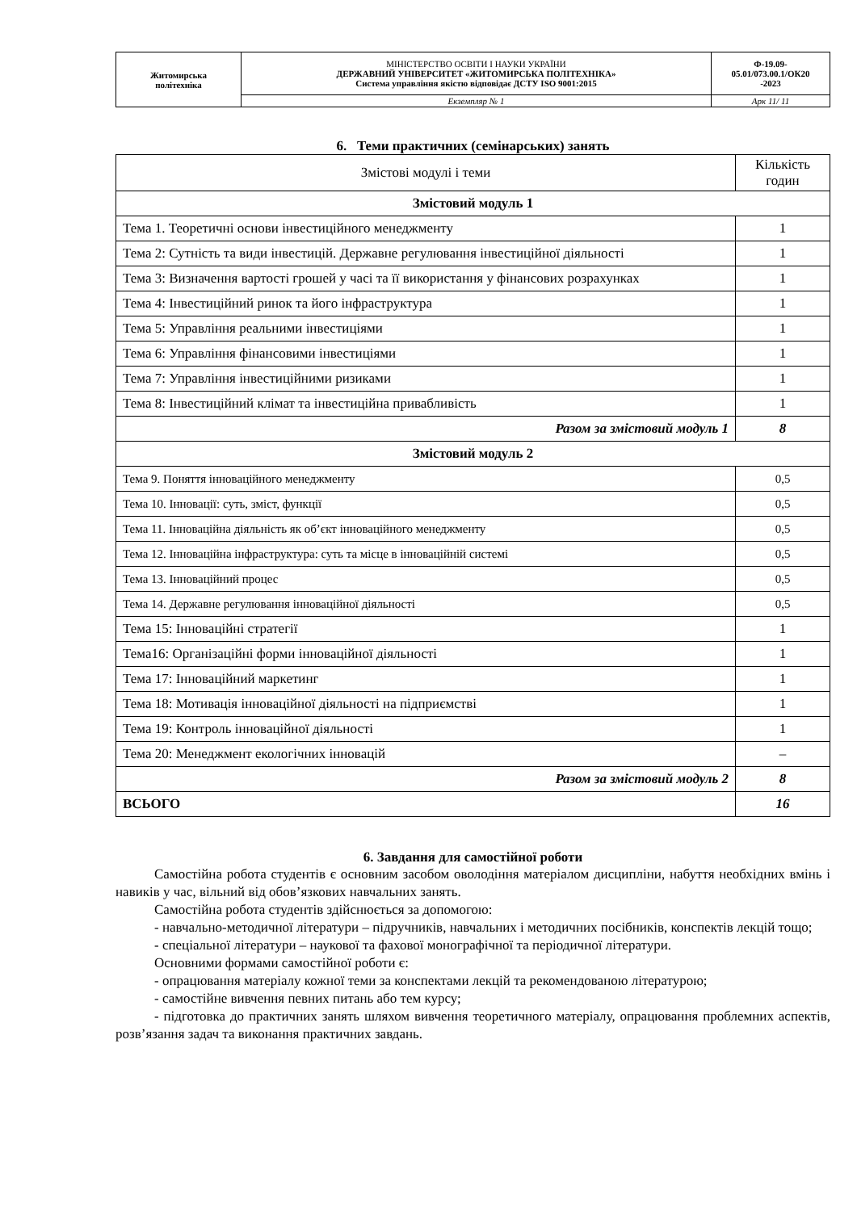| Житомирська політехніка | МІНІСТЕРСТВО ОСВІТИ І НАУКИ УКРАЇНИ ДЕРЖАВНИЙ УНІВЕРСИТЕТ «ЖИТОМИРСЬКА ПОЛІТЕХНІКА» Система управління якістю відповідає ДСТУ ISO 9001:2015 | Ф-19.09- 05.01/073.00.1/ОК20 -2023 |
| | Екземпляр № 1 | Арк 11/ 11 |
6. Теми практичних (семінарських) занять
| Змістові модулі і теми | Кількість годин |
| Змістовий модуль 1 | |
| Тема 1. Теоретичні основи інвестиційного менеджменту | 1 |
| Тема 2: Сутність та види інвестицій. Державне регулювання інвестиційної діяльності | 1 |
| Тема 3: Визначення вартості грошей у часі та її використання у фінансових розрахунках | 1 |
| Тема 4: Інвестиційний ринок та його інфраструктура | 1 |
| Тема 5: Управління реальними інвестиціями | 1 |
| Тема 6: Управління фінансовими інвестиціями | 1 |
| Тема 7: Управління інвестиційними ризиками | 1 |
| Тема 8: Інвестиційний клімат та інвестиційна привабливість | 1 |
| Разом за змістовий модуль 1 | 8 |
| Змістовий модуль 2 | |
| Тема 9. Поняття інноваційного менеджменту | 0,5 |
| Тема 10. Інновації: суть, зміст, функції | 0,5 |
| Тема 11. Інноваційна діяльність як об’єкт інноваційного менеджменту | 0,5 |
| Тема 12. Інноваційна інфраструктура: суть та місце в інноваційній системі | 0,5 |
| Тема 13. Інноваційний процес | 0,5 |
| Тема 14. Державне регулювання інноваційної діяльності | 0,5 |
| Тема 15: Інноваційні стратегії | 1 |
| Тема16: Організаційні форми інноваційної діяльності | 1 |
| Тема 17: Інноваційний маркетинг | 1 |
| Тема 18: Мотивація інноваційної діяльності на підприємстві | 1 |
| Тема 19: Контроль інноваційної діяльності | 1 |
| Тема 20: Менеджмент екологічних інновацій | – |
| Разом за змістовий модуль 2 | 8 |
| ВСЬОГО | 16 |
6. Завдання для самостійної роботи
Самостійна робота студентів є основним засобом оволодіння матеріалом дисципліни, набуття необхідних вмінь і навиків у час, вільний від обов’язкових навчальних занять.
Самостійна робота студентів здійснюється за допомогою:
- навчально-методичної літератури – підручників, навчальних і методичних посібників, конспектів лекцій тощо;
- спеціальної літератури – наукової та фахової монографічної та періодичної літератури.
Основними формами самостійної роботи є:
- опрацювання матеріалу кожної теми за конспектами лекцій та рекомендованою літературою;
- самостійне вивчення певних питань або тем курсу;
- підготовка до практичних занять шляхом вивчення теоретичного матеріалу, опрацювання проблемних аспектів, розв’язання задач та виконання практичних завдань.